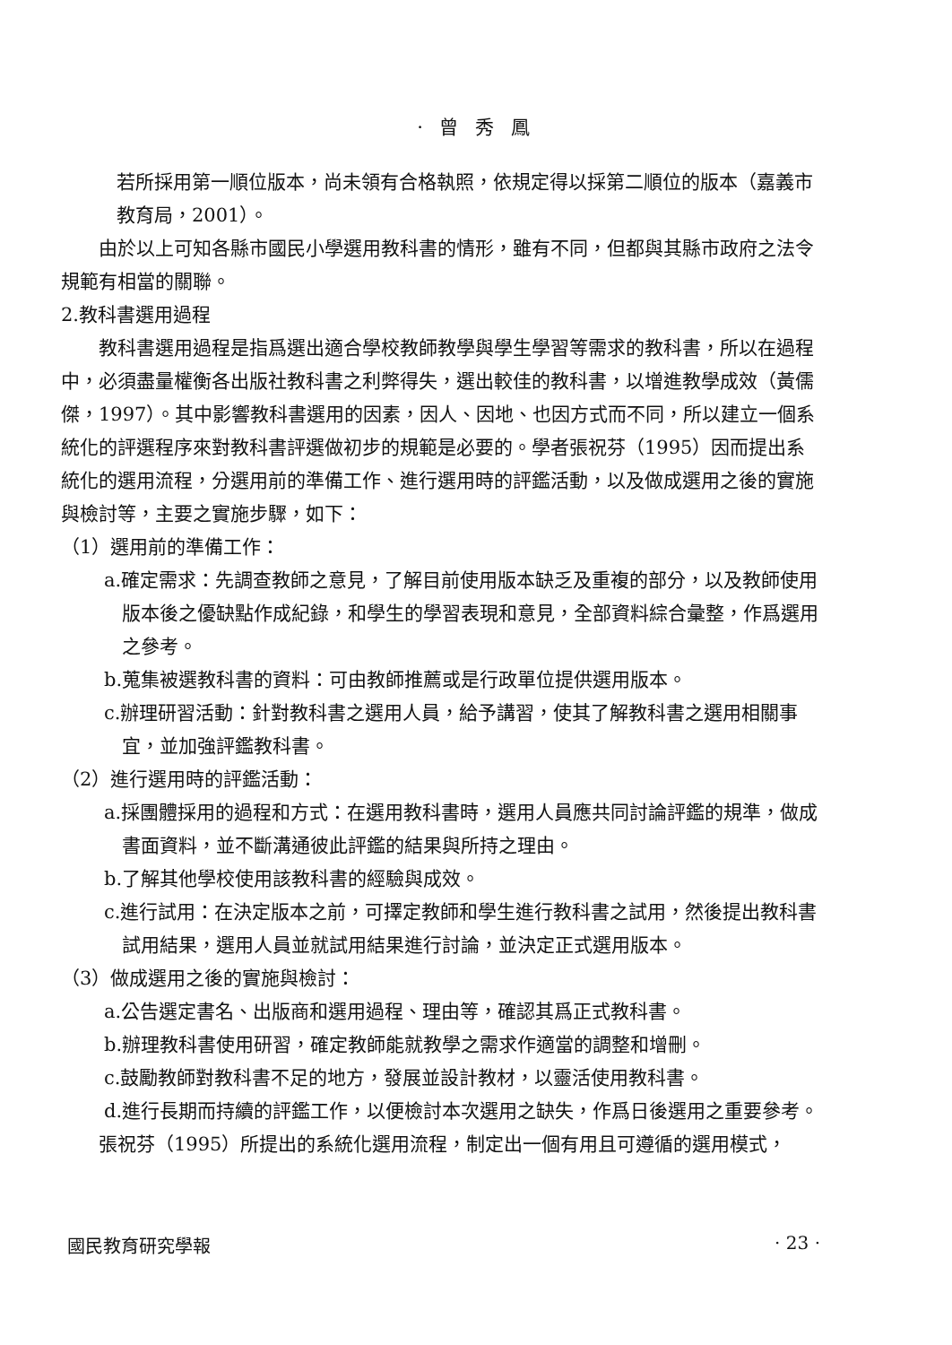· 曾 秀 鳳
若所採用第一順位版本，尚未領有合格執照，依規定得以採第二順位的版本（嘉義市教育局，2001）。
由於以上可知各縣市國民小學選用教科書的情形，雖有不同，但都與其縣市政府之法令規範有相當的關聯。
2.教科書選用過程
教科書選用過程是指爲選出適合學校教師教學與學生學習等需求的教科書，所以在過程中，必須盡量權衡各出版社教科書之利弊得失，選出較佳的教科書，以增進教學成效（黃儒傑，1997）。其中影響教科書選用的因素，因人、因地、也因方式而不同，所以建立一個系統化的評選程序來對教科書評選做初步的規範是必要的。學者張祝芬（1995）因而提出系統化的選用流程，分選用前的準備工作、進行選用時的評鑑活動，以及做成選用之後的實施與檢討等，主要之實施步驟，如下：
（1）選用前的準備工作：
a.確定需求：先調查教師之意見，了解目前使用版本缺乏及重複的部分，以及教師使用版本後之優缺點作成紀錄，和學生的學習表現和意見，全部資料綜合彙整，作爲選用之參考。
b.蒐集被選教科書的資料：可由教師推薦或是行政單位提供選用版本。
c.辦理研習活動：針對教科書之選用人員，給予講習，使其了解教科書之選用相關事宜，並加強評鑑教科書。
（2）進行選用時的評鑑活動：
a.採團體採用的過程和方式：在選用教科書時，選用人員應共同討論評鑑的規準，做成書面資料，並不斷溝通彼此評鑑的結果與所持之理由。
b.了解其他學校使用該教科書的經驗與成效。
c.進行試用：在決定版本之前，可擇定教師和學生進行教科書之試用，然後提出教科書試用結果，選用人員並就試用結果進行討論，並決定正式選用版本。
（3）做成選用之後的實施與檢討：
a.公告選定書名、出版商和選用過程、理由等，確認其爲正式教科書。
b.辦理教科書使用研習，確定教師能就教學之需求作適當的調整和增刪。
c.鼓勵教師對教科書不足的地方，發展並設計教材，以靈活使用教科書。
d.進行長期而持續的評鑑工作，以便檢討本次選用之缺失，作爲日後選用之重要參考。
張祝芬（1995）所提出的系統化選用流程，制定出一個有用且可遵循的選用模式，
國民教育研究學報 · 23 ·